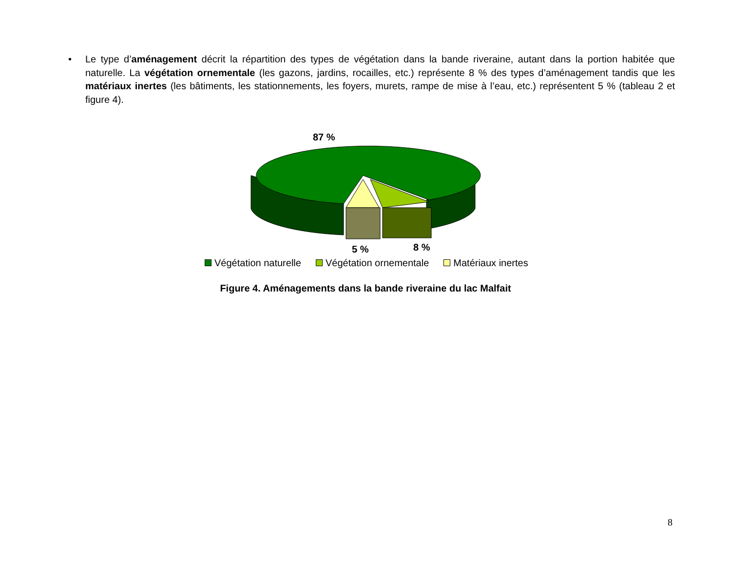• Le type d’aménagement décrit la répartition des types de végétation dans la bande riveraine, autant dans la portion habitée que naturelle. La végétation ornementale (les gazons, jardins, rocailles, etc.) représente 8 % des types d’aménagement tandis que les matériaux inertes (les bâtiments, les stationnements, les foyers, murets, rampe de mise à l’eau, etc.) représentent 5 % (tableau 2 et figure 4).
87 %
5 % 8 %
Végétation naturelle Végétation ornementale Matériaux inertes
Figure 4. Aménagements dans la bande riveraine du lac Malfait
8